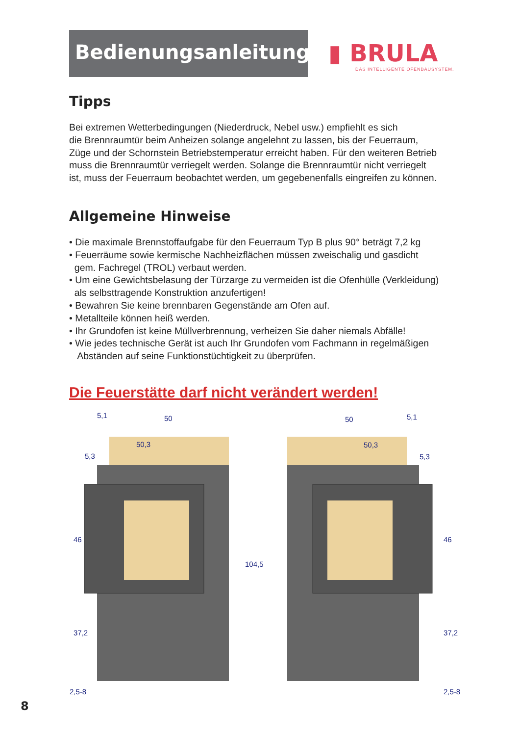Bedienungsanleitung
▮ BRULA
DAS INTELLIGENTE OFENBAUSYSTEM.
Tipps
Bei extremen Wetterbedingungen (Niederdruck, Nebel usw.) empfiehlt es sich
die Brennraumtür beim Anheizen solange angelehnt zu lassen, bis der Feuerraum,
Züge und der Schornstein Betriebstemperatur erreicht haben. Für den weiteren Betrieb
muss die Brennraumtür verriegelt werden. Solange die Brennraumtür nicht verriegelt
ist, muss der Feuerraum beobachtet werden, um gegebenenfalls eingreifen zu können.
Allgemeine Hinweise
• Die maximale Brennstoffaufgabe für den Feuerraum Typ B plus 90° beträgt 7,2 kg
• Feuerräume sowie kermische Nachheizflächen müssen zweischalig und gasdicht
gem. Fachregel (TROL) verbaut werden.
• Um eine Gewichtsbelasung der Türzarge zu vermeiden ist die Ofenhülle (Verkleidung)
als selbsttragende Konstruktion anzufertigen!
• Bewahren Sie keine brennbaren Gegenstände am Ofen auf.
• Metallteile können heiß werden.
• Ihr Grundofen ist keine Müllverbrennung, verheizen Sie daher niemals Abfälle!
• Wie jedes technische Gerät ist auch Ihr Grundofen vom Fachmann in regelmäßigen
Abständen auf seine Funktionstüchtigkeit zu überprüfen.
Die Feuerstätte darf nicht verändert werden!
5,1
50
50,3
5,3
50
5,1
50,3
5,3
46
37,2
104,5
2,5-8
46
37,2
2,5-8
8